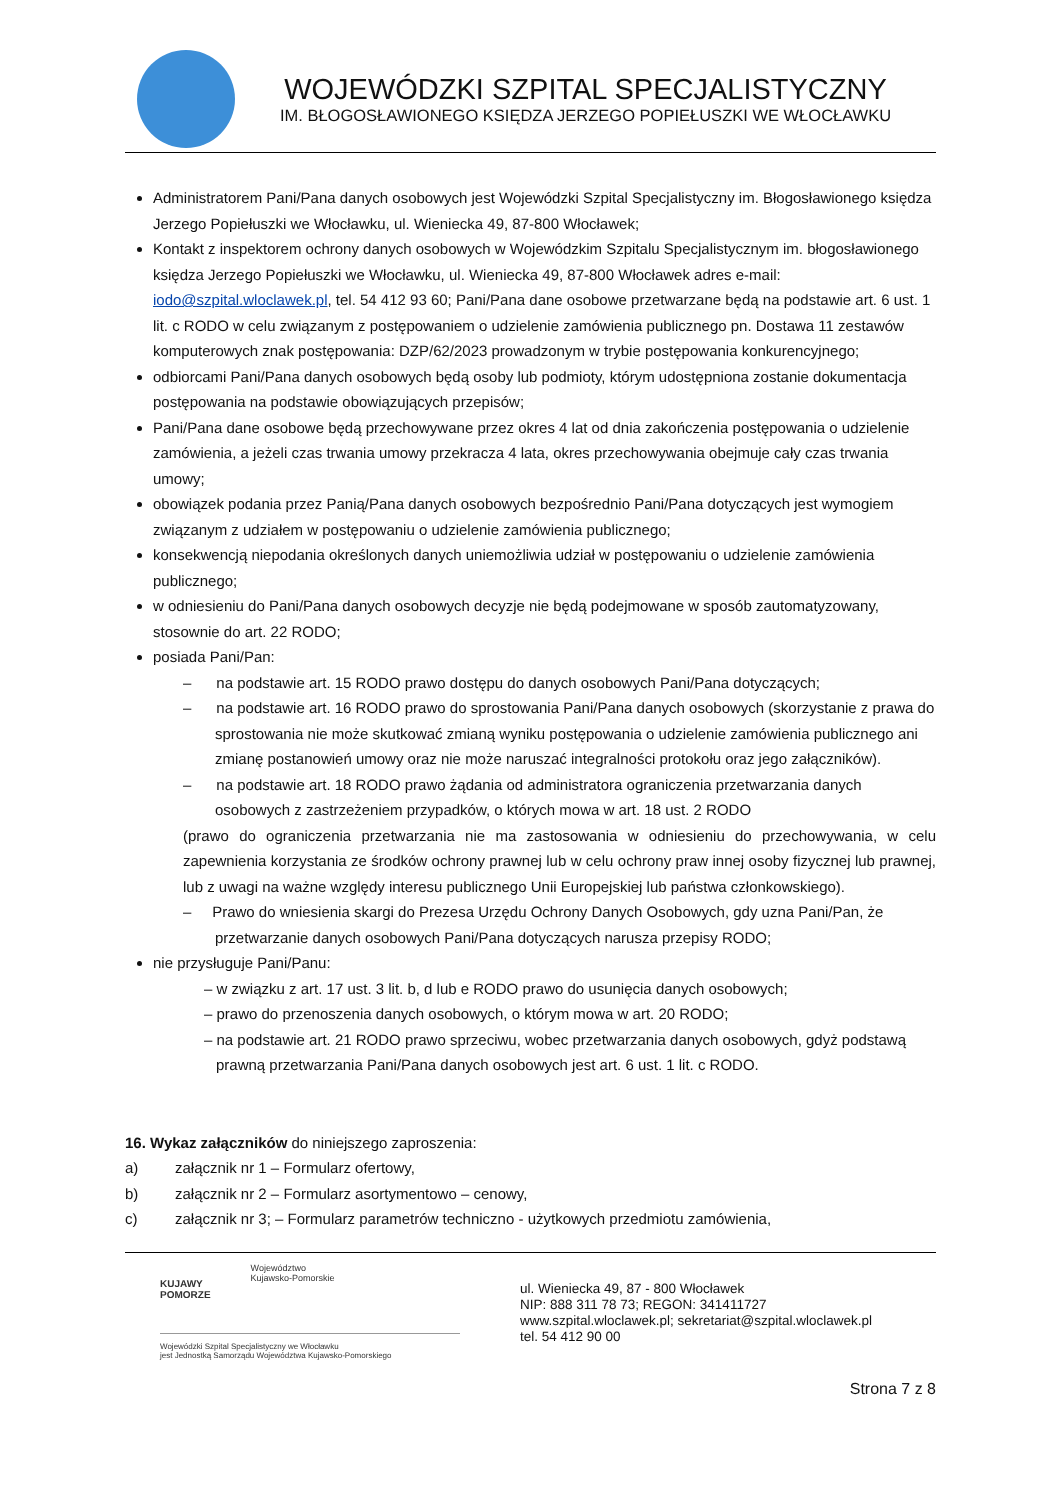WOJEWÓDZKI SZPITAL SPECJALISTYCZNY
IM. BŁOGOSŁAWIONEGO KSIĘDZA JERZEGO POPIEŁUSZKI WE WŁOCŁAWKU
Administratorem Pani/Pana danych osobowych jest Wojewódzki Szpital Specjalistyczny im. Błogosławionego księdza Jerzego Popiełuszki we Włocławku, ul. Wieniecka 49, 87-800 Włocławek;
Kontakt z inspektorem ochrony danych osobowych w Wojewódzkim Szpitalu Specjalistycznym im. błogosławionego księdza Jerzego Popiełuszki we Włocławku, ul. Wieniecka 49, 87-800 Włocławek adres e-mail: iodo@szpital.wloclawek.pl, tel. 54 412 93 60; Pani/Pana dane osobowe przetwarzane będą na podstawie art. 6 ust. 1 lit. c RODO w celu związanym z postępowaniem o udzielenie zamówienia publicznego pn. Dostawa 11 zestawów komputerowych znak postępowania: DZP/62/2023 prowadzonym w trybie postępowania konkurencyjnego;
odbiorcami Pani/Pana danych osobowych będą osoby lub podmioty, którym udostępniona zostanie dokumentacja postępowania na podstawie obowiązujących przepisów;
Pani/Pana dane osobowe będą przechowywane przez okres 4 lat od dnia zakończenia postępowania o udzielenie zamówienia, a jeżeli czas trwania umowy przekracza 4 lata, okres przechowywania obejmuje cały czas trwania umowy;
obowiązek podania przez Panią/Pana danych osobowych bezpośrednio Pani/Pana dotyczących jest wymogiem związanym z udziałem w postępowaniu o udzielenie zamówienia publicznego;
konsekwencją niepodania określonych danych uniemożliwia udział w postępowaniu o udzielenie zamówienia publicznego;
w odniesieniu do Pani/Pana danych osobowych decyzje nie będą podejmowane w sposób zautomatyzowany, stosownie do art. 22 RODO;
posiada Pani/Pan:
– na podstawie art. 15 RODO prawo dostępu do danych osobowych Pani/Pana dotyczących;
– na podstawie art. 16 RODO prawo do sprostowania Pani/Pana danych osobowych (skorzystanie z prawa do sprostowania nie może skutkować zmianą wyniku postępowania o udzielenie zamówienia publicznego ani zmianę postanowień umowy oraz nie może naruszać integralności protokołu oraz jego załączników).
– na podstawie art. 18 RODO prawo żądania od administratora ograniczenia przetwarzania danych osobowych z zastrzeżeniem przypadków, o których mowa w art. 18 ust. 2 RODO
(prawo do ograniczenia przetwarzania nie ma zastosowania w odniesieniu do przechowywania, w celu zapewnienia korzystania ze środków ochrony prawnej lub w celu ochrony praw innej osoby fizycznej lub prawnej, lub z uwagi na ważne względy interesu publicznego Unii Europejskiej lub państwa członkowskiego).
– Prawo do wniesienia skargi do Prezesa Urzędu Ochrony Danych Osobowych, gdy uzna Pani/Pan, że przetwarzanie danych osobowych Pani/Pana dotyczących narusza przepisy RODO;
nie przysługuje Pani/Panu:
– w związku z art. 17 ust. 3 lit. b, d lub e RODO prawo do usunięcia danych osobowych;
– prawo do przenoszenia danych osobowych, o którym mowa w art. 20 RODO;
– na podstawie art. 21 RODO prawo sprzeciwu, wobec przetwarzania danych osobowych, gdyż podstawą prawną przetwarzania Pani/Pana danych osobowych jest art. 6 ust. 1 lit. c RODO.
16. Wykaz załączników do niniejszego zaproszenia:
a) załącznik nr 1 – Formularz ofertowy,
b) załącznik nr 2 – Formularz asortymentowo – cenowy,
c) załącznik nr 3; – Formularz parametrów techniczno - użytkowych przedmiotu zamówienia,
KUJAWY
POMORZE
Województwo
Kujawsko-Pomorskie
Wojewódzki Szpital Specjalistyczny we Włocławku
jest Jednostką Samorządu Województwa Kujawsko-Pomorskiego
ul. Wieniecka 49, 87 - 800 Włocławek
NIP: 888 311 78 73; REGON: 341411727
www.szpital.wloclawek.pl; sekretariat@szpital.wloclawek.pl
tel. 54 412 90 00
Strona 7 z 8